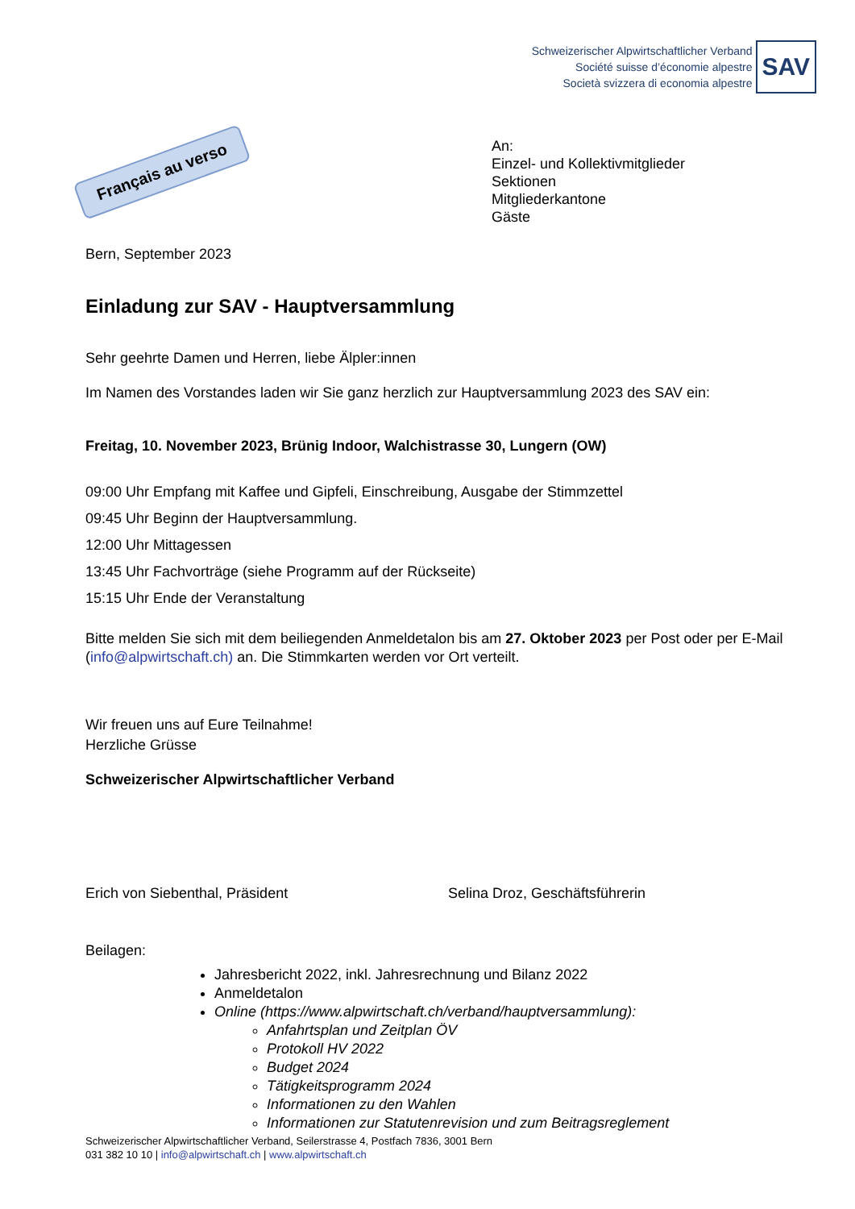Schweizerischer Alpwirtschaftlicher Verband
Société suisse d’économie alpestre
Società svizzera di economia alpestre
SAV
Français au verso
An:
Einzel- und Kollektivmitglieder
Sektionen
Mitgliederkantone
Gäste
Bern, September 2023
Einladung zur SAV - Hauptversammlung
Sehr geehrte Damen und Herren, liebe Älpler:innen
Im Namen des Vorstandes laden wir Sie ganz herzlich zur Hauptversammlung 2023 des SAV ein:
Freitag, 10. November 2023, Brünig Indoor, Walchistrasse 30, Lungern (OW)
09:00 Uhr Empfang mit Kaffee und Gipfeli, Einschreibung, Ausgabe der Stimmzettel
09:45 Uhr Beginn der Hauptversammlung.
12:00 Uhr Mittagessen
13:45 Uhr Fachvorträge (siehe Programm auf der Rückseite)
15:15 Uhr Ende der Veranstaltung
Bitte melden Sie sich mit dem beiliegenden Anmeldetalon bis am 27. Oktober 2023 per Post oder per E-Mail (info@alpwirtschaft.ch) an. Die Stimmkarten werden vor Ort verteilt.
Wir freuen uns auf Eure Teilnahme!
Herzliche Grüsse
Schweizerischer Alpwirtschaftlicher Verband
Erich von Siebenthal, Präsident Selina Droz, Geschäftsführerin
Beilagen:
Jahresbericht 2022, inkl. Jahresrechnung und Bilanz 2022
Anmeldetalon
Online (https://www.alpwirtschaft.ch/verband/hauptversammlung):
Anfahrtsplan und Zeitplan ÖV
Protokoll HV 2022
Budget 2024
Tätigkeitsprogramm 2024
Informationen zu den Wahlen
Informationen zur Statutenrevision und zum Beitragsreglement
Schweizerischer Alpwirtschaftlicher Verband, Seilerstrasse 4, Postfach 7836, 3001 Bern
031 382 10 10 | info@alpwirtschaft.ch | www.alpwirtschaft.ch